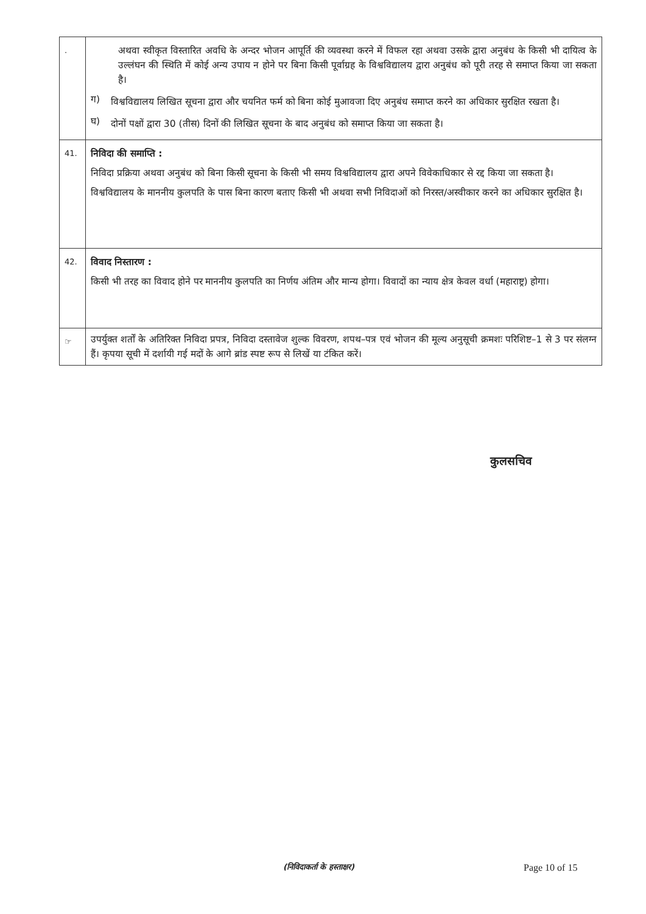| . | अथवा स्वीकृत विस्तारित अवधि के अन्दर भोजन आपूर्ति की व्यवस्था करने में विफल रहा अथवा उसके द्वारा अनुबंध के किसी भी दायित्व के उल्लंघन की स्थिति में कोई अन्य उपाय न होने पर बिना किसी पूर्वाग्रह के विश्वविद्यालय द्वारा अनुबंध को पूरी तरह से समाप्त किया जा सकता है। ग) विश्वविद्यालय लिखित सूचना द्वारा और चयनित फर्म को बिना कोई मुआवजा दिए अनुबंध समाप्त करने का अधिकार सुरक्षित रखता है। घ) दोनों पक्षों द्वारा 30 (तीस) दिनों की लिखित सूचना के बाद अनुबंध को समाप्त किया जा सकता है। |
| 41. | निविदा की समाप्ति : निविदा प्रक्रिया अथवा अनुबंध को बिना किसी सूचना के किसी भी समय विश्वविद्यालय द्वारा अपने विवेकाधिकार से रद्द किया जा सकता है। विश्वविद्यालय के माननीय कुलपति के पास बिना कारण बताए किसी भी अथवा सभी निविदाओं को निरस्त/अस्वीकार करने का अधिकार सुरक्षित है। |
| 42. | विवाद निस्तारण : किसी भी तरह का विवाद होने पर माननीय कुलपति का निर्णय अंतिम और मान्य होगा। विवादों का न्याय क्षेत्र केवल वर्धा (महाराष्ट्र) होगा। |
| ☞ | उपर्युक्त शर्तों के अतिरिक्त निविदा प्रपत्र, निविदा दस्तावेज शुल्क विवरण, शपथ–पत्र एवं भोजन की मूल्य अनुसूची क्रमशः परिशिष्ट–1 से 3 पर संलग्न हैं। कृपया सूची में दर्शायी गई मदों के आगे ब्रांड स्पष्ट रूप से लिखें या टंकित करें। |
कुलसचिव
(निविदाकर्ता के हस्ताक्षर) Page 10 of 15